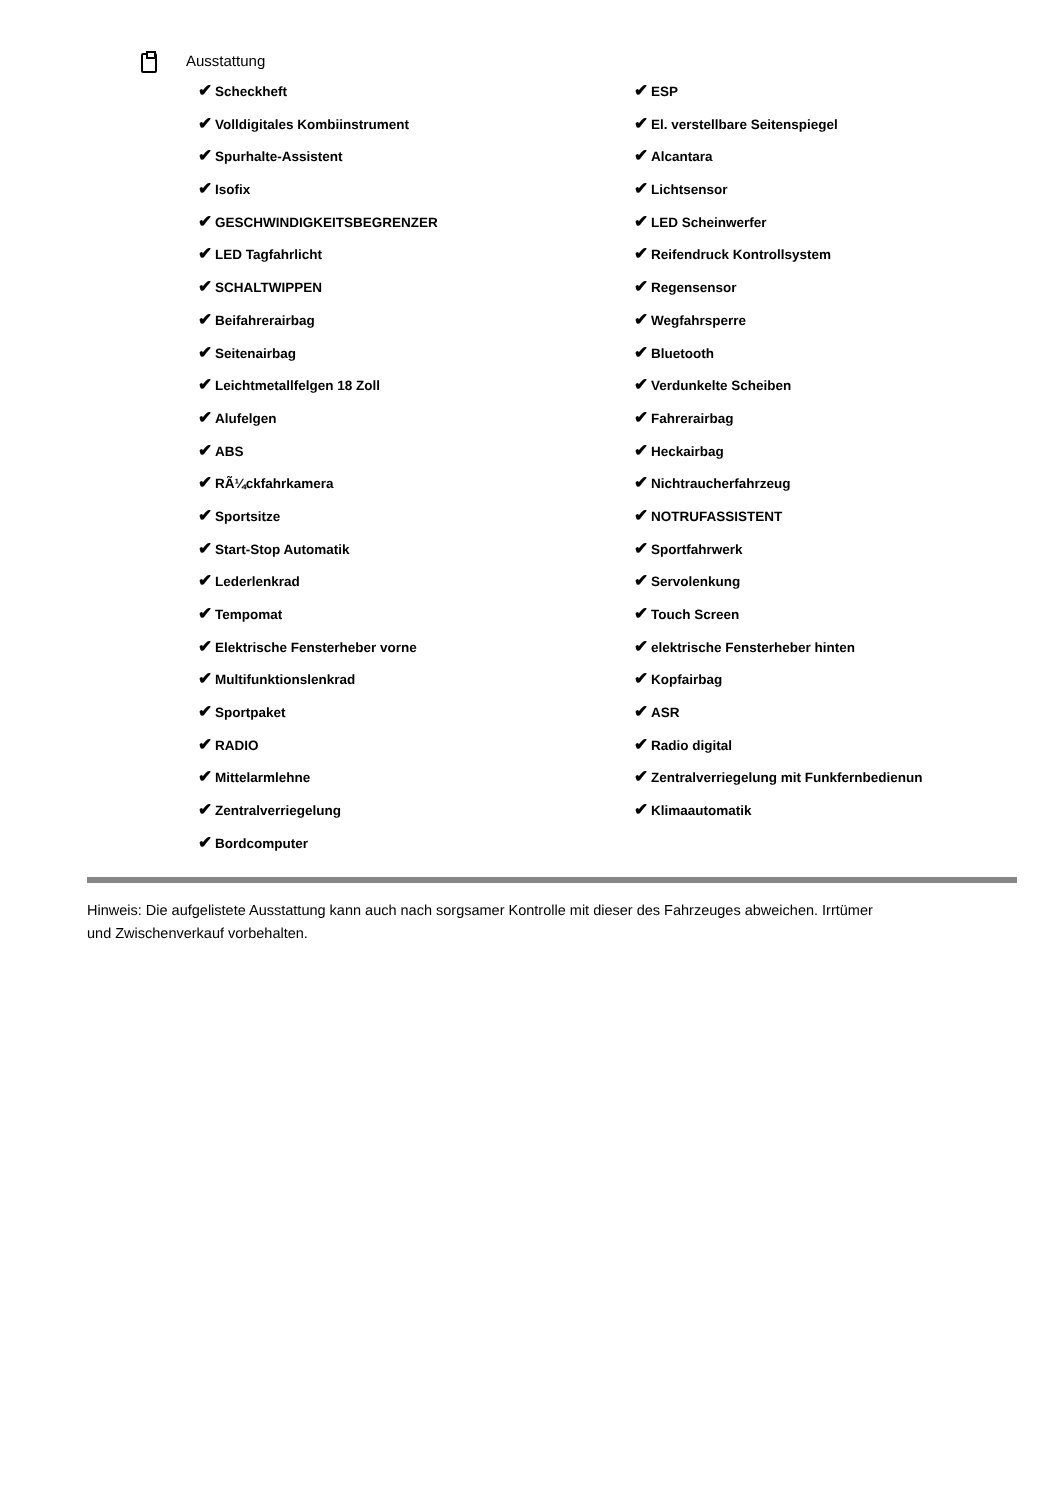Ausstattung
✔ Scheckheft
✔ Volldigitales Kombiinstrument
✔ Spurhalte-Assistent
✔ Isofix
✔ GESCHWINDIGKEITSBEGRENZER
✔ LED Tagfahrlicht
✔ SCHALTWIPPEN
✔ Beifahrerairbag
✔ Seitenairbag
✔ Leichtmetallfelgen 18 Zoll
✔ Alufelgen
✔ ABS
✔ RÃ¼ckfahrkamera
✔ Sportsitze
✔ Start-Stop Automatik
✔ Lederlenkrad
✔ Tempomat
✔ Elektrische Fensterheber vorne
✔ Multifunktionslenkrad
✔ Sportpaket
✔ RADIO
✔ Mittelarmlehne
✔ Zentralverriegelung
✔ Bordcomputer
✔ ESP
✔ El. verstellbare Seitenspiegel
✔ Alcantara
✔ Lichtsensor
✔ LED Scheinwerfer
✔ Reifendruck Kontrollsystem
✔ Regensensor
✔ Wegfahrsperre
✔ Bluetooth
✔ Verdunkelte Scheiben
✔ Fahrerairbag
✔ Heckairbag
✔ Nichtraucherfahrzeug
✔ NOTRUFASSISTENT
✔ Sportfahrwerk
✔ Servolenkung
✔ Touch Screen
✔ elektrische Fensterheber hinten
✔ Kopfairbag
✔ ASR
✔ Radio digital
✔ Zentralverriegelung mit Funkfernbedienun
✔ Klimaautomatik
Hinweis: Die aufgelistete Ausstattung kann auch nach sorgsamer Kontrolle mit dieser des Fahrzeuges abweichen. Irrtümer und Zwischenverkauf vorbehalten.